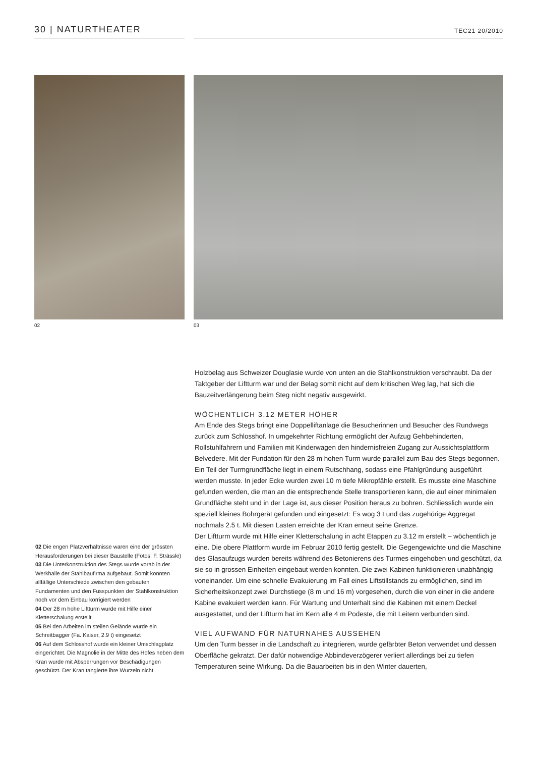30 | NATURTHEATER
TEC21 20/2010
02 03
02 Die engen Platzverhältnisse waren eine der grössten Herausforderungen bei dieser Baustelle (Fotos: F. Strässle)
03 Die Unterkonstruktion des Stegs wurde vorab in der Werkhalle der Stahlbaufirma aufgebaut. Somit konnten allfällige Unterschiede zwischen den gebauten Fundamenten und den Fusspunkten der Stahlkonstruktion noch vor dem Einbau korrigiert werden
04 Der 28 m hohe Liftturm wurde mit Hilfe einer Kletterschalung erstellt
05 Bei den Arbeiten im steilen Gelände wurde ein Schreitbagger (Fa. Kaiser, 2.9 t) eingesetzt
06 Auf dem Schlosshof wurde ein kleiner Umschlagplatz eingerichtet. Die Magnolie in der Mitte des Hofes neben dem Kran wurde mit Absperrungen vor Beschädigungen geschützt. Der Kran tangierte ihre Wurzeln nicht
Holzbelag aus Schweizer Douglasie wurde von unten an die Stahlkonstruktion verschraubt. Da der Taktgeber der Liftturm war und der Belag somit nicht auf dem kritischen Weg lag, hat sich die Bauzeitverlängerung beim Steg nicht negativ ausgewirkt.
WÖCHENTLICH 3.12 METER HÖHER
Am Ende des Stegs bringt eine Doppelliftanlage die Besucherinnen und Besucher des Rundwegs zurück zum Schlosshof. In umgekehrter Richtung ermöglicht der Aufzug Gehbehinderten, Rollstuhlfahrern und Familien mit Kinderwagen den hindernisfreien Zugang zur Aussichtsplattform Belvedere. Mit der Fundation für den 28 m hohen Turm wurde parallel zum Bau des Stegs begonnen. Ein Teil der Turmgrundfläche liegt in einem Rutschhang, sodass eine Pfahlgründung ausgeführt werden musste. In jeder Ecke wurden zwei 10 m tiefe Mikropfähle erstellt. Es musste eine Maschine gefunden werden, die man an die entsprechende Stelle transportieren kann, die auf einer minimalen Grundfläche steht und in der Lage ist, aus dieser Position heraus zu bohren. Schliesslich wurde ein speziell kleines Bohrgerät gefunden und eingesetzt: Es wog 3 t und das zugehörige Aggregat nochmals 2.5 t. Mit diesen Lasten erreichte der Kran erneut seine Grenze.
Der Liftturm wurde mit Hilfe einer Kletterschalung in acht Etappen zu 3.12 m erstellt – wöchentlich je eine. Die obere Plattform wurde im Februar 2010 fertig gestellt. Die Gegengewichte und die Maschine des Glasaufzugs wurden bereits während des Betonierens des Turmes eingehoben und geschützt, da sie so in grossen Einheiten eingebaut werden konnten. Die zwei Kabinen funktionieren unabhängig voneinander. Um eine schnelle Evakuierung im Fall eines Liftstillstands zu ermöglichen, sind im Sicherheitskonzept zwei Durchstiege (8 m und 16 m) vorgesehen, durch die von einer in die andere Kabine evakuiert werden kann. Für Wartung und Unterhalt sind die Kabinen mit einem Deckel ausgestattet, und der Liftturm hat im Kern alle 4 m Podeste, die mit Leitern verbunden sind.
VIEL AUFWAND FÜR NATURNAHES AUSSEHEN
Um den Turm besser in die Landschaft zu integrieren, wurde gefärbter Beton verwendet und dessen Oberfläche gekratzt. Der dafür notwendige Abbindeverzögerer verliert allerdings bei zu tiefen Temperaturen seine Wirkung. Da die Bauarbeiten bis in den Winter dauerten,